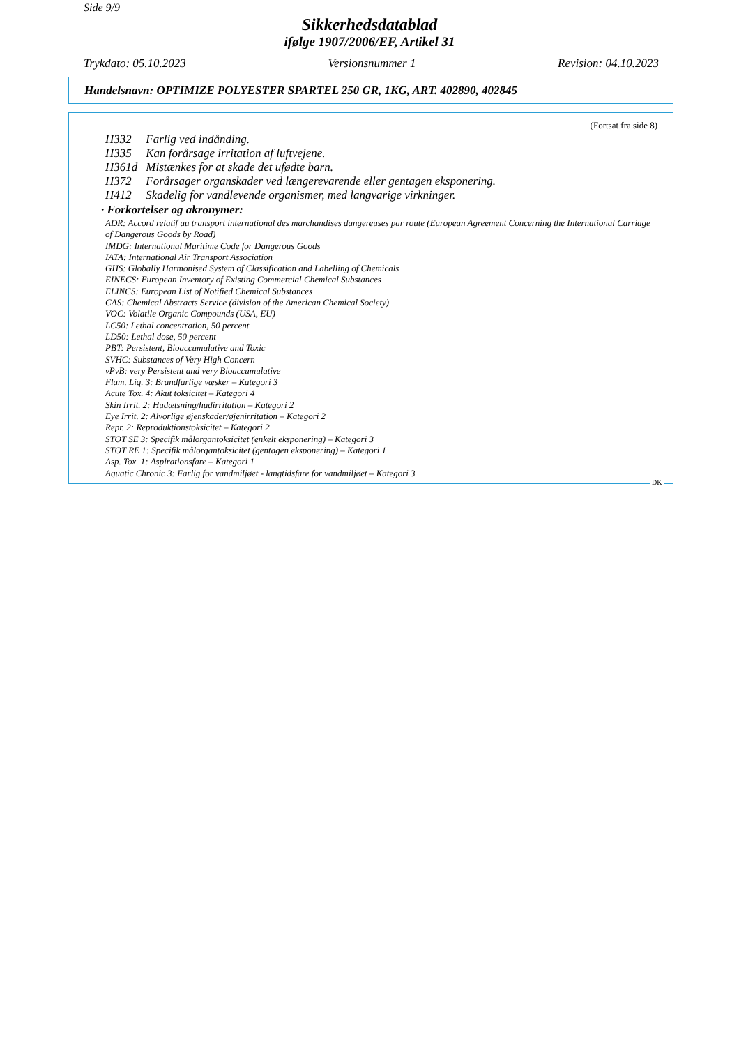Side 9/9
Sikkerhedsdatablad
ifølge 1907/2006/EF, Artikel 31
Trykdato: 05.10.2023 Versionsnummer 1 Revision: 04.10.2023
Handelsnavn: OPTIMIZE POLYESTER SPARTEL 250 GR, 1KG, ART. 402890, 402845
(Fortsat fra side 8)
H332 Farlig ved indånding.
H335 Kan forårsage irritation af luftvejene.
H361d Mistænkes for at skade det ufødte barn.
H372 Forårsager organskader ved længerevarende eller gentagen eksponering.
H412 Skadelig for vandlevende organismer, med langvarige virkninger.
· Forkortelser og akronymer:
ADR: Accord relatif au transport international des marchandises dangereuses par route (European Agreement Concerning the International Carriage of Dangerous Goods by Road)
IMDG: International Maritime Code for Dangerous Goods
IATA: International Air Transport Association
GHS: Globally Harmonised System of Classification and Labelling of Chemicals
EINECS: European Inventory of Existing Commercial Chemical Substances
ELINCS: European List of Notified Chemical Substances
CAS: Chemical Abstracts Service (division of the American Chemical Society)
VOC: Volatile Organic Compounds (USA, EU)
LC50: Lethal concentration, 50 percent
LD50: Lethal dose, 50 percent
PBT: Persistent, Bioaccumulative and Toxic
SVHC: Substances of Very High Concern
vPvB: very Persistent and very Bioaccumulative
Flam. Liq. 3: Brandfarlige væsker – Kategori 3
Acute Tox. 4: Akut toksicitet – Kategori 4
Skin Irrit. 2: Hudætsning/hudirritation – Kategori 2
Eye Irrit. 2: Alvorlige øjenskader/øjenirritation – Kategori 2
Repr. 2: Reproduktionstoksicitet – Kategori 2
STOT SE 3: Specifik målorgantoksicitet (enkelt eksponering) – Kategori 3
STOT RE 1: Specifik målorgantoksicitet (gentagen eksponering) – Kategori 1
Asp. Tox. 1: Aspirationsfare – Kategori 1
Aquatic Chronic 3: Farlig for vandmiljøet - langtidsfare for vandmiljøet – Kategori 3
DK